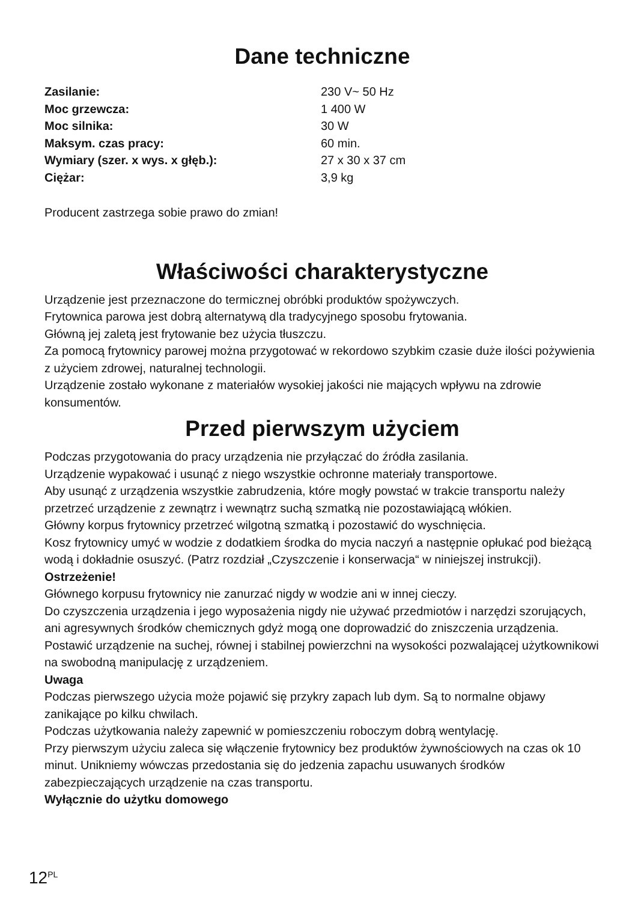Dane techniczne
| Zasilanie: | 230 V~ 50 Hz |
| Moc grzewcza: | 1 400 W |
| Moc silnika: | 30 W |
| Maksym. czas pracy: | 60 min. |
| Wymiary (szer. x wys. x głęb.): | 27 x 30 x 37 cm |
| Ciężar: | 3,9 kg |
Producent zastrzega sobie prawo do zmian!
Właściwości charakterystyczne
Urządzenie jest przeznaczone do termicznej obróbki produktów spożywczych.
Frytownica parowa jest dobrą alternatywą dla tradycyjnego sposobu frytowania.
Główną jej zaletą jest frytowanie bez użycia tłuszczu.
Za pomocą frytownicy parowej można przygotować w rekordowo szybkim czasie duże ilości pożywienia z użyciem zdrowej, naturalnej technologii.
Urządzenie zostało wykonane z materiałów wysokiej jakości nie mających wpływu na zdrowie konsumentów.
Przed pierwszym użyciem
Podczas przygotowania do pracy urządzenia nie przyłączać do źródła zasilania.
Urządzenie wypakować i usunąć z niego wszystkie ochronne materiały transportowe.
Aby usunąć z urządzenia wszystkie zabrudzenia, które mogły powstać w trakcie transportu należy przetrzeć urządzenie z zewnątrz i wewnątrz suchą szmatką nie pozostawiającą włókien.
Główny korpus frytownicy przetrzeć wilgotną szmatką i pozostawić do wyschnięcia.
Kosz frytownicy umyć w wodzie z dodatkiem środka do mycia naczyń a następnie opłukać pod bieżącą wodą i dokładnie osuszyć. (Patrz rozdział „Czyszczenie i konserwacja“ w niniejszej instrukcji).
Ostrzeżenie!
Głównego korpusu frytownicy nie zanurzać nigdy w wodzie ani w innej cieczy.
Do czyszczenia urządzenia i jego wyposażenia nigdy nie używać przedmiotów i narzędzi szorujących, ani agresywnych środków chemicznych gdyż mogą one doprowadzić do zniszczenia urządzenia. Postawić urządzenie na suchej, równej i stabilnej powierzchni na wysokości pozwalającej użytkownikowi na swobodną manipulację z urządzeniem.
Uwaga
Podczas pierwszego użycia może pojawić się przykry zapach lub dym. Są to normalne objawy zanikające po kilku chwilach.
Podczas użytkowania należy zapewnić w pomieszczeniu roboczym dobrą wentylację.
Przy pierwszym użyciu zaleca się włączenie frytownicy bez produktów żywnościowych na czas ok 10 minut. Unikniemy wówczas przedostania się do jedzenia zapachu usuwanych środków zabezpieczających urządzenie na czas transportu.
Wyłącznie do użytku domowego
12<sup>PL</sup>